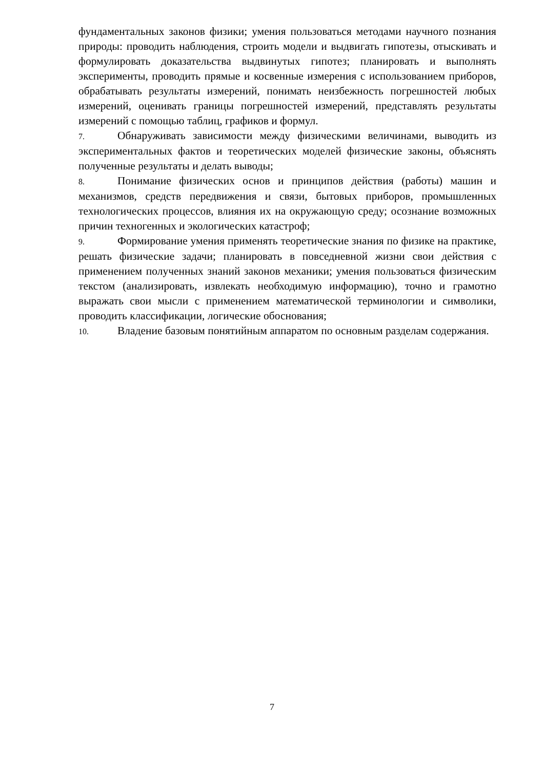фундаментальных законов физики; умения пользоваться методами научного познания природы: проводить наблюдения, строить модели и выдвигать гипотезы, отыскивать и формулировать доказательства выдвинутых гипотез; планировать и выполнять эксперименты, проводить прямые и косвенные измерения с использованием приборов, обрабатывать результаты измерений, понимать неизбежность погрешностей любых измерений, оценивать границы погрешностей измерений, представлять результаты измерений с помощью таблиц, графиков и формул.
7. Обнаруживать зависимости между физическими величинами, выводить из экспериментальных фактов и теоретических моделей физические законы, объяснять полученные результаты и делать выводы;
8. Понимание физических основ и принципов действия (работы) машин и механизмов, средств передвижения и связи, бытовых приборов, промышленных технологических процессов, влияния их на окружающую среду; осознание возможных причин техногенных и экологических катастроф;
9. Формирование умения применять теоретические знания по физике на практике, решать физические задачи; планировать в повседневной жизни свои действия с применением полученных знаний законов механики; умения пользоваться физическим текстом (анализировать, извлекать необходимую информацию), точно и грамотно выражать свои мысли с применением математической терминологии и символики, проводить классификации, логические обоснования;
10. Владение базовым понятийным аппаратом по основным разделам содержания.
7